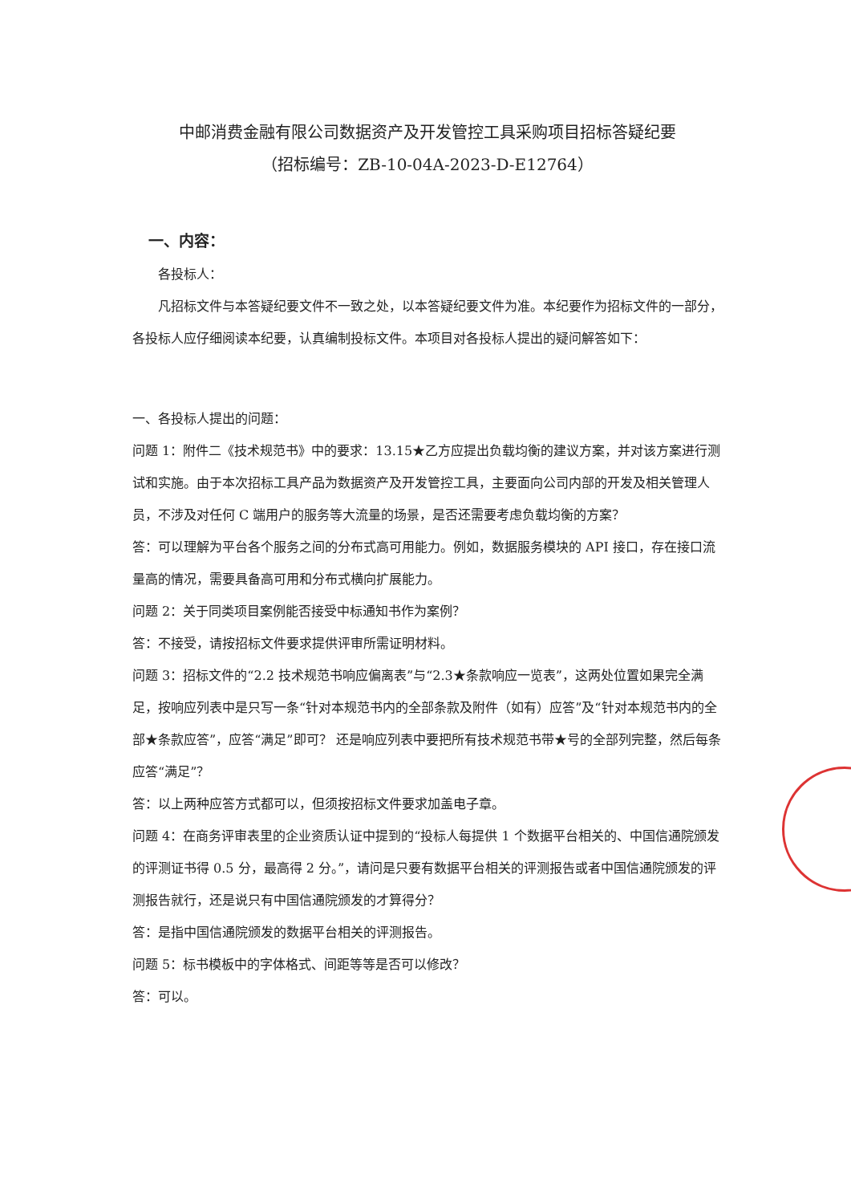中邮消费金融有限公司数据资产及开发管控工具采购项目招标答疑纪要
（招标编号：ZB-10-04A-2023-D-E12764）
一、内容：
各投标人：
凡招标文件与本答疑纪要文件不一致之处，以本答疑纪要文件为准。本纪要作为招标文件的一部分，各投标人应仔细阅读本纪要，认真编制投标文件。本项目对各投标人提出的疑问解答如下：
一、各投标人提出的问题：
问题 1：附件二《技术规范书》中的要求：13.15★乙方应提出负载均衡的建议方案，并对该方案进行测试和实施。由于本次招标工具产品为数据资产及开发管控工具，主要面向公司内部的开发及相关管理人员，不涉及对任何 C 端用户的服务等大流量的场景，是否还需要考虑负载均衡的方案？
答：可以理解为平台各个服务之间的分布式高可用能力。例如，数据服务模块的 API 接口，存在接口流量高的情况，需要具备高可用和分布式横向扩展能力。
问题 2：关于同类项目案例能否接受中标通知书作为案例？
答：不接受，请按招标文件要求提供评审所需证明材料。
问题 3：招标文件的“2.2 技术规范书响应偏离表”与“2.3★条款响应一览表”，这两处位置如果完全满足，按响应列表中是只写一条“针对本规范书内的全部条款及附件（如有）应答”及“针对本规范书内的全部★条款应答”，应答“满足”即可？ 还是响应列表中要把所有技术规范书带★号的全部列完整，然后每条应答“满足”？
答：以上两种应答方式都可以，但须按招标文件要求加盖电子章。
问题 4：在商务评审表里的企业资质认证中提到的“投标人每提供 1 个数据平台相关的、中国信通院颁发的评测证书得 0.5 分，最高得 2 分。”，请问是只要有数据平台相关的评测报告或者中国信通院颁发的评测报告就行，还是说只有中国信通院颁发的才算得分？
答：是指中国信通院颁发的数据平台相关的评测报告。
问题 5：标书模板中的字体格式、间距等等是否可以修改？
答：可以。